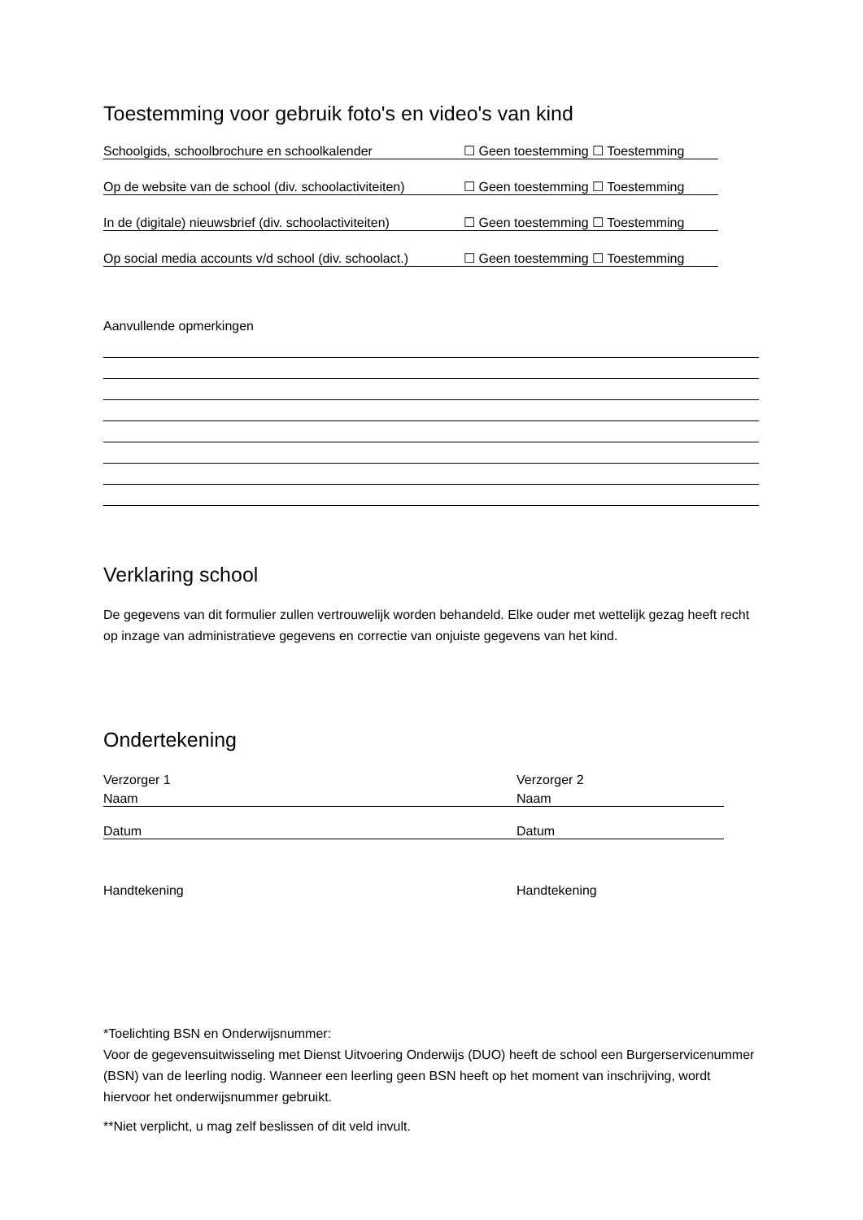Toestemming voor gebruik foto's en video's van kind
Schoolgids, schoolbrochure en schoolkalender ☐ Geen toestemming ☐ Toestemming
Op de website van de school (div. schoolactiviteiten) ☐ Geen toestemming ☐ Toestemming
In de (digitale) nieuwsbrief (div. schoolactiviteiten) ☐ Geen toestemming ☐ Toestemming
Op social media accounts v/d school (div. schoolact.) ☐ Geen toestemming ☐ Toestemming
Aanvullende opmerkingen
Verklaring school
De gegevens van dit formulier zullen vertrouwelijk worden behandeld. Elke ouder met wettelijk gezag heeft recht op inzage van administratieve gegevens en correctie van onjuiste gegevens van het kind.
Ondertekening
Verzorger 1
Naam
Datum
Handtekening
Verzorger 2
Naam
Datum
Handtekening
*Toelichting BSN en Onderwijsnummer:
Voor de gegevensuitwisseling met Dienst Uitvoering Onderwijs (DUO) heeft de school een Burgerservicenummer (BSN) van de leerling nodig. Wanneer een leerling geen BSN heeft op het moment van inschrijving, wordt hiervoor het onderwijsnummer gebruikt.
**Niet verplicht, u mag zelf beslissen of dit veld invult.